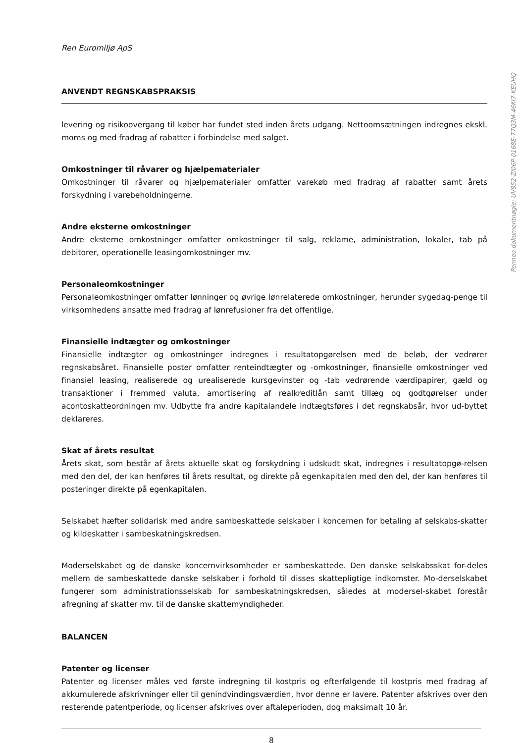Ren Euromiljø ApS
ANVENDT REGNSKABSPRAKSIS
levering og risikoovergang til køber har fundet sted inden årets udgang. Nettoomsætningen indregnes ekskl. moms og med fradrag af rabatter i forbindelse med salget.
Omkostninger til råvarer og hjælpematerialer
Omkostninger til råvarer og hjælpematerialer omfatter varekøb med fradrag af rabatter samt årets forskydning i varebeholdningerne.
Andre eksterne omkostninger
Andre eksterne omkostninger omfatter omkostninger til salg, reklame, administration, lokaler, tab på debitorer, operationelle leasingomkostninger mv.
Personaleomkostninger
Personaleomkostninger omfatter lønninger og øvrige lønrelaterede omkostninger, herunder sygedag-penge til virksomhedens ansatte med fradrag af lønrefusioner fra det offentlige.
Finansielle indtægter og omkostninger
Finansielle indtægter og omkostninger indregnes i resultatopgørelsen med de beløb, der vedrører regnskabsåret. Finansielle poster omfatter renteindtægter og -omkostninger, finansielle omkostninger ved finansiel leasing, realiserede og urealiserede kursgevinster og -tab vedrørende værdipapirer, gæld og transaktioner i fremmed valuta, amortisering af realkreditlån samt tillæg og godtgørelser under acontoskatteordningen mv. Udbytte fra andre kapitalandele indtægtsføres i det regnskabsår, hvor ud-byttet deklareres.
Skat af årets resultat
Årets skat, som består af årets aktuelle skat og forskydning i udskudt skat, indregnes i resultatopgø-relsen med den del, der kan henføres til årets resultat, og direkte på egenkapitalen med den del, der kan henføres til posteringer direkte på egenkapitalen.
Selskabet hæfter solidarisk med andre sambeskattede selskaber i koncernen for betaling af selskabs-skatter og kildeskatter i sambeskatningskredsen.
Moderselskabet og de danske koncernvirksomheder er sambeskattede. Den danske selskabsskat for-deles mellem de sambeskattede danske selskaber i forhold til disses skattepligtige indkomster. Mo-derselskabet fungerer som administrationsselskab for sambeskatningskredsen, således at modersel-skabet forestår afregning af skatter mv. til de danske skattemyndigheder.
BALANCEN
Patenter og licenser
Patenter og licenser måles ved første indregning til kostpris og efterfølgende til kostpris med fradrag af akkumulerede afskrivninger eller til genindvindingsværdien, hvor denne er lavere. Patenter afskrives over den resterende patentperiode, og licenser afskrives over aftaleperioden, dog maksimalt 10 år.
8
Penneo dokumentnøgle: UV852-ZI06P-0168E-77Q3M-46KI7-KEUHQ